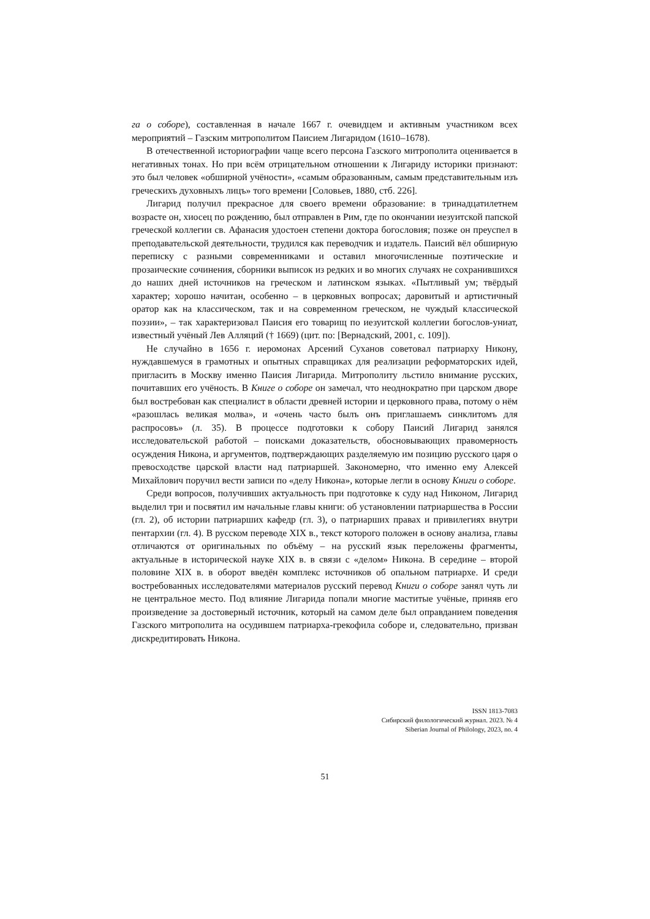га о соборе), составленная в начале 1667 г. очевидцем и активным участником всех мероприятий – Газским митрополитом Паисием Лигаридом (1610–1678).
В отечественной историографии чаще всего персона Газского митрополита оценивается в негативных тонах. Но при всём отрицательном отношении к Лигариду историки признают: это был человек «обширной учёности», «самым образованным, самым представительным изъ греческихъ духовныхъ лицъ» того времени [Соловьев, 1880, стб. 226].
Лигарид получил прекрасное для своего времени образование: в тринадцатилетнем возрасте он, хиосец по рождению, был отправлен в Рим, где по окончании иезуитской папской греческой коллегии св. Афанасия удостоен степени доктора богословия; позже он преуспел в преподавательской деятельности, трудился как переводчик и издатель. Паисий вёл обширную переписку с разными современниками и оставил многочисленные поэтические и прозаические сочинения, сборники выписок из редких и во многих случаях не сохранившихся до наших дней источников на греческом и латинском языках. «Пытливый ум; твёрдый характер; хорошо начитан, особенно – в церковных вопросах; даровитый и артистичный оратор как на классическом, так и на современном греческом, не чуждый классической поэзии», – так характеризовал Паисия его товарищ по иезуитской коллегии богослов-униат, известный учёный Лев Алляций († 1669) (цит. по: [Вернадский, 2001, с. 109]).
Не случайно в 1656 г. иеромонах Арсений Суханов советовал патриарху Никону, нуждавшемуся в грамотных и опытных справщиках для реализации реформаторских идей, пригласить в Москву именно Паисия Лигарида. Митрополиту льстило внимание русских, почитавших его учёность. В Книге о соборе он замечал, что неоднократно при царском дворе был востребован как специалист в области древней истории и церковного права, потому о нём «разошлась великая молва», и «очень часто былъ онъ приглашаемъ синклитомъ для распросовъ» (л. 35). В процессе подготовки к собору Паисий Лигарид занялся исследовательской работой – поисками доказательств, обосновывающих правомерность осуждения Никона, и аргументов, подтверждающих разделяемую им позицию русского царя о превосходстве царской власти над патриаршей. Закономерно, что именно ему Алексей Михайлович поручил вести записи по «делу Никона», которые легли в основу Книги о соборе.
Среди вопросов, получивших актуальность при подготовке к суду над Никоном, Лигарид выделил три и посвятил им начальные главы книги: об установлении патриаршества в России (гл. 2), об истории патриарших кафедр (гл. 3), о патриарших правах и привилегиях внутри пентархии (гл. 4). В русском переводе XIX в., текст которого положен в основу анализа, главы отличаются от оригинальных по объёму – на русский язык переложены фрагменты, актуальные в исторической науке XIX в. в связи с «делом» Никона. В середине – второй половине XIX в. в оборот введён комплекс источников об опальном патриархе. И среди востребованных исследователями материалов русский перевод Книги о соборе занял чуть ли не центральное место. Под влияние Лигарида попали многие маститые учёные, приняв его произведение за достоверный источник, который на самом деле был оправданием поведения Газского митрополита на осудившем патриарха-грекофила соборе и, следовательно, призван дискредитировать Никона.
ISSN 1813-7083
Сибирский филологический журнал. 2023. № 4
Siberian Journal of Philology, 2023, no. 4
51